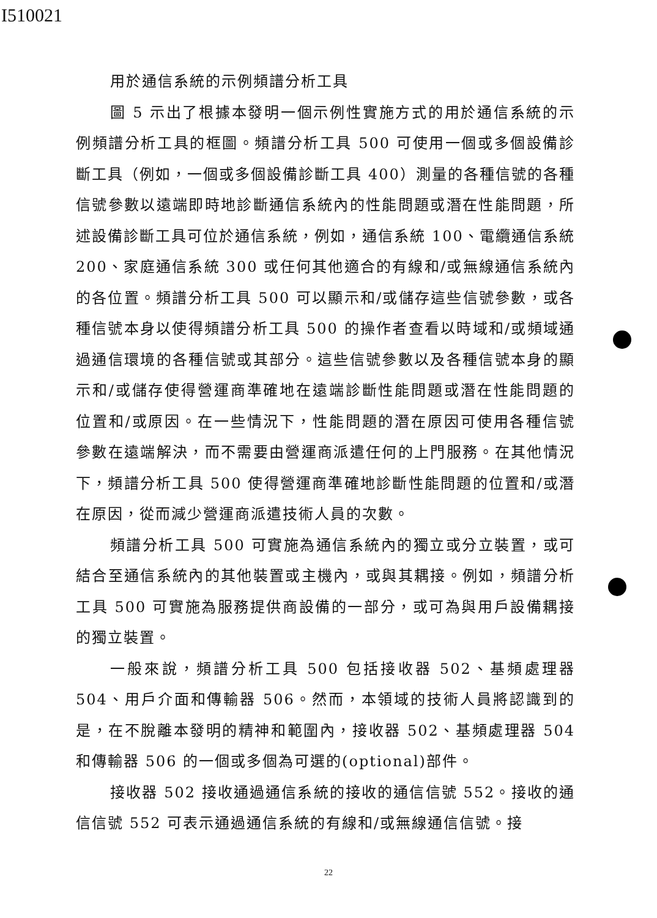I510021
用於通信系統的示例頻譜分析工具
圖 5 示出了根據本發明一個示例性實施方式的用於通信系統的示例頻譜分析工具的框圖。頻譜分析工具 500 可使用一個或多個設備診斷工具（例如，一個或多個設備診斷工具 400）測量的各種信號的各種信號參數以遠端即時地診斷通信系統內的性能問題或潛在性能問題，所述設備診斷工具可位於通信系統，例如，通信系統 100、電纜通信系統 200、家庭通信系統 300 或任何其他適合的有線和/或無線通信系統內的各位置。頻譜分析工具 500 可以顯示和/或儲存這些信號參數，或各種信號本身以使得頻譜分析工具 500 的操作者查看以時域和/或頻域通過通信環境的各種信號或其部分。這些信號參數以及各種信號本身的顯示和/或儲存使得營運商準確地在遠端診斷性能問題或潛在性能問題的位置和/或原因。在一些情況下，性能問題的潛在原因可使用各種信號參數在遠端解決，而不需要由營運商派遣任何的上門服務。在其他情況下，頻譜分析工具 500 使得營運商準確地診斷性能問題的位置和/或潛在原因，從而減少營運商派遣技術人員的次數。
頻譜分析工具 500 可實施為通信系統內的獨立或分立裝置，或可結合至通信系統內的其他裝置或主機內，或與其耦接。例如，頻譜分析工具 500 可實施為服務提供商設備的一部分，或可為與用戶設備耦接的獨立裝置。
一般來說，頻譜分析工具 500 包括接收器 502、基頻處理器 504、用戶介面和傳輸器 506。然而，本領域的技術人員將認識到的是，在不脫離本發明的精神和範圍內，接收器 502、基頻處理器 504 和傳輸器 506 的一個或多個為可選的(optional)部件。
接收器 502 接收通過通信系統的接收的通信信號 552。接收的通信信號 552 可表示通過通信系統的有線和/或無線通信信號。接
22